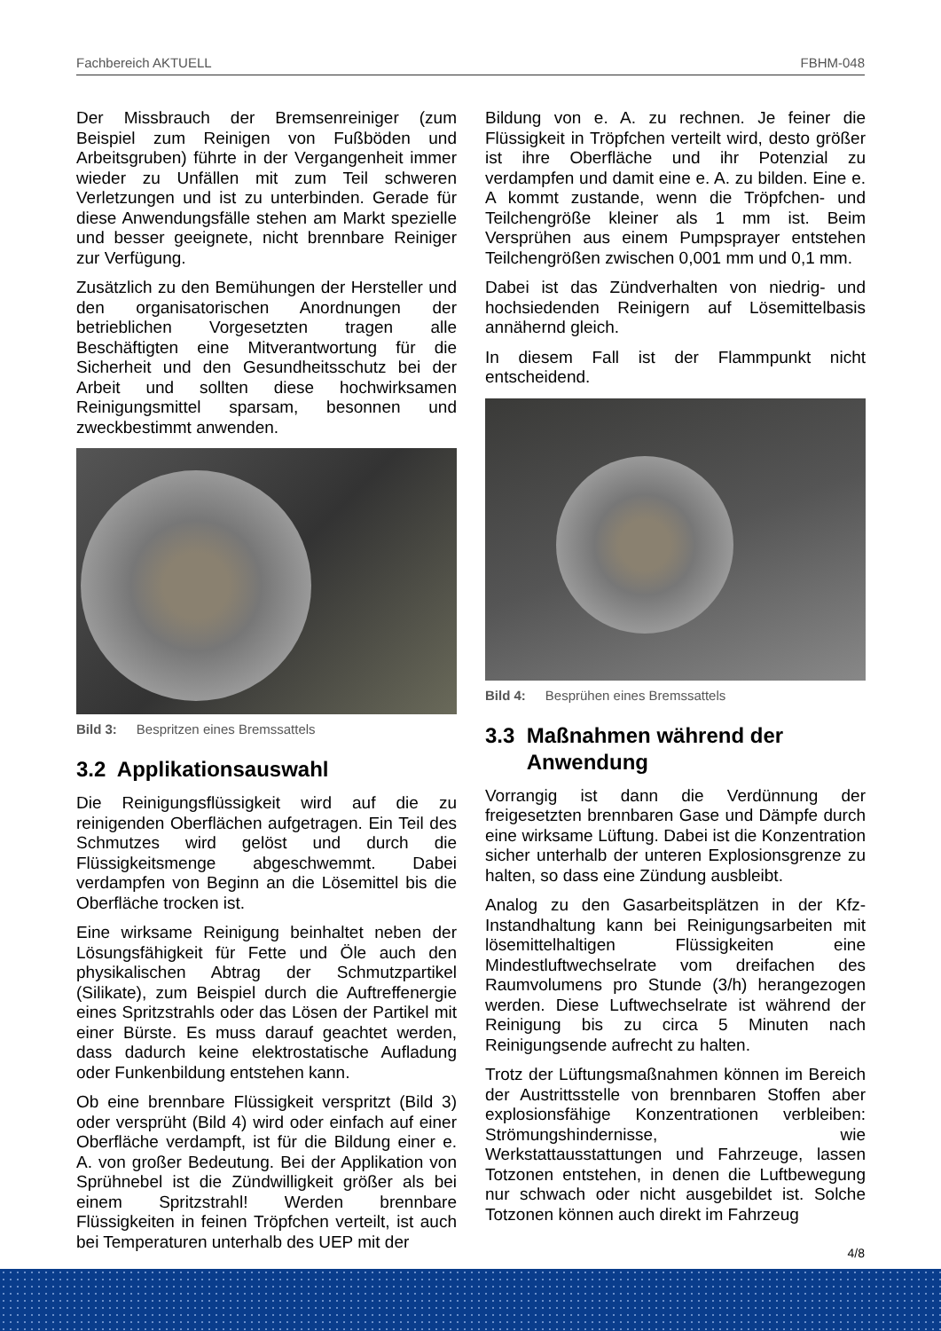Fachbereich AKTUELL FBHM-048
Der Missbrauch der Bremsenreiniger (zum Beispiel zum Reinigen von Fußböden und Arbeitsgruben) führte in der Vergangenheit immer wieder zu Unfällen mit zum Teil schweren Verletzungen und ist zu unterbinden. Gerade für diese Anwendungsfälle stehen am Markt spezielle und besser geeignete, nicht brennbare Reiniger zur Verfügung.
Zusätzlich zu den Bemühungen der Hersteller und den organisatorischen Anordnungen der betrieblichen Vorgesetzten tragen alle Beschäftigten eine Mitverantwortung für die Sicherheit und den Gesundheitsschutz bei der Arbeit und sollten diese hochwirksamen Reinigungsmittel sparsam, besonnen und zweckbestimmt anwenden.
Bild 3: Bespritzen eines Bremssattels
3.2 Applikationsauswahl
Die Reinigungsflüssigkeit wird auf die zu reinigenden Oberflächen aufgetragen. Ein Teil des Schmutzes wird gelöst und durch die Flüssigkeitsmenge abgeschwemmt. Dabei verdampfen von Beginn an die Lösemittel bis die Oberfläche trocken ist.
Eine wirksame Reinigung beinhaltet neben der Lösungsfähigkeit für Fette und Öle auch den physikalischen Abtrag der Schmutzpartikel (Silikate), zum Beispiel durch die Auftreffenergie eines Spritzstrahls oder das Lösen der Partikel mit einer Bürste. Es muss darauf geachtet werden, dass dadurch keine elektrostatische Aufladung oder Funkenbildung entstehen kann.
Ob eine brennbare Flüssigkeit verspritzt (Bild 3) oder versprüht (Bild 4) wird oder einfach auf einer Oberfläche verdampft, ist für die Bildung einer e. A. von großer Bedeutung. Bei der Applikation von Sprühnebel ist die Zündwilligkeit größer als bei einem Spritzstrahl! Werden brennbare Flüssigkeiten in feinen Tröpfchen verteilt, ist auch bei Temperaturen unterhalb des UEP mit der
Bildung von e. A. zu rechnen. Je feiner die Flüssigkeit in Tröpfchen verteilt wird, desto größer ist ihre Oberfläche und ihr Potenzial zu verdampfen und damit eine e. A. zu bilden. Eine e. A kommt zustande, wenn die Tröpfchen- und Teilchengröße kleiner als 1 mm ist. Beim Versprühen aus einem Pumpsprayer entstehen Teilchengrößen zwischen 0,001 mm und 0,1 mm.
Dabei ist das Zündverhalten von niedrig- und hochsiedenden Reinigern auf Lösemittelbasis annähernd gleich.
In diesem Fall ist der Flammpunkt nicht entscheidend.
Bild 4: Besprühen eines Bremssattels
3.3 Maßnahmen während der
Anwendung
Vorrangig ist dann die Verdünnung der freigesetzten brennbaren Gase und Dämpfe durch eine wirksame Lüftung. Dabei ist die Konzentration sicher unterhalb der unteren Explosionsgrenze zu halten, so dass eine Zündung ausbleibt.
Analog zu den Gasarbeitsplätzen in der Kfz-Instandhaltung kann bei Reinigungsarbeiten mit lösemittelhaltigen Flüssigkeiten eine Mindestluftwechselrate vom dreifachen des Raumvolumens pro Stunde (3/h) herangezogen werden. Diese Luftwechselrate ist während der Reinigung bis zu circa 5 Minuten nach Reinigungsende aufrecht zu halten.
Trotz der Lüftungsmaßnahmen können im Bereich der Austrittsstelle von brennbaren Stoffen aber explosionsfähige Konzentrationen verbleiben: Strömungshindernisse, wie Werkstattausstattungen und Fahrzeuge, lassen Totzonen entstehen, in denen die Luftbewegung nur schwach oder nicht ausgebildet ist. Solche Totzonen können auch direkt im Fahrzeug
4/8